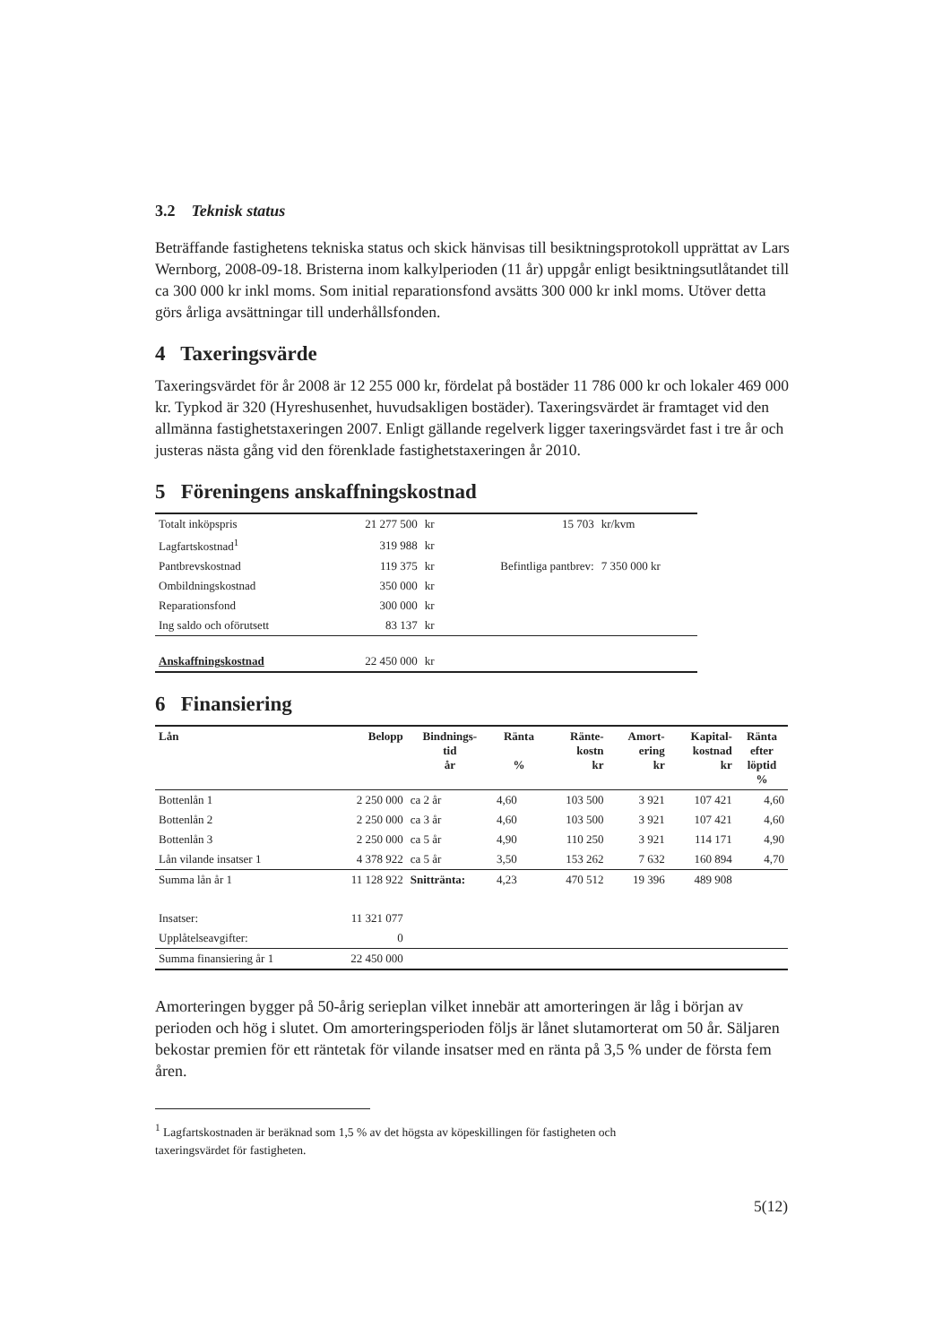3.2 Teknisk status
Beträffande fastighetens tekniska status och skick hänvisas till besiktningsprotokoll upprättat av Lars Wernborg, 2008-09-18. Bristerna inom kalkylperioden (11 år) uppgår enligt besiktningsutlåtandet till ca 300 000 kr inkl moms. Som initial reparationsfond avsätts 300 000 kr inkl moms. Utöver detta görs årliga avsättningar till underhållsfonden.
4 Taxeringsvärde
Taxeringsvärdet för år 2008 är 12 255 000 kr, fördelat på bostäder 11 786 000 kr och lokaler 469 000 kr. Typkod är 320 (Hyreshusenhet, huvudsakligen bostäder). Taxeringsvärdet är framtaget vid den allmänna fastighetstaxeringen 2007. Enligt gällande regelverk ligger taxeringsvärdet fast i tre år och justeras nästa gång vid den förenklade fastighetstaxeringen år 2010.
5 Föreningens anskaffningskostnad
| Totalt inköpspris | 21 277 500 | kr | 15 703 | kr/kvm |
| Lagfartskostnad<sup>1</sup> | 319 988 | kr | | |
| Pantbrevskostnad | 119 375 | kr | Befintliga pantbrev: | 7 350 000 kr |
| Ombildningskostnad | 350 000 | kr | | |
| Reparationsfond | 300 000 | kr | | |
| Ing saldo och oförutsett | 83 137 | kr | | |
| Anskaffningskostnad | 22 450 000 | kr | | |
6 Finansiering
| Lån | Belopp | Bindnings- tid år | Ränta % | Ränte- kostn kr | Amort- ering kr | Kapital- kostnad kr | Ränta efter löptid % |
| --- | --- | --- | --- | --- | --- | --- | --- |
| Bottenlån 1 | 2 250 000 | ca 2 år | 4,60 | 103 500 | 3 921 | 107 421 | 4,60 |
| Bottenlån 2 | 2 250 000 | ca 3 år | 4,60 | 103 500 | 3 921 | 107 421 | 4,60 |
| Bottenlån 3 | 2 250 000 | ca 5 år | 4,90 | 110 250 | 3 921 | 114 171 | 4,90 |
| Lån vilande insatser 1 | 4 378 922 | ca 5 år | 3,50 | 153 262 | 7 632 | 160 894 | 4,70 |
| Summa lån år 1 | 11 128 922 | Snittränta: | 4,23 | 470 512 | 19 396 | 489 908 | |
| Insatser: | 11 321 077 | | | | | | |
| Upplåtelseavgifter: | 0 | | | | | | |
| Summa finansiering år 1 | 22 450 000 | | | | | | |
Amorteringen bygger på 50-årig serieplan vilket innebär att amorteringen är låg i början av perioden och hög i slutet. Om amorteringsperioden följs är lånet slutamorterat om 50 år. Säljaren bekostar premien för ett räntetak för vilande insatser med en ränta på 3,5 % under de första fem åren.
<sup>1</sup> Lagfartskostnaden är beräknad som 1,5 % av det högsta av köpeskillingen för fastigheten och
taxeringsvärdet för fastigheten.
5(12)